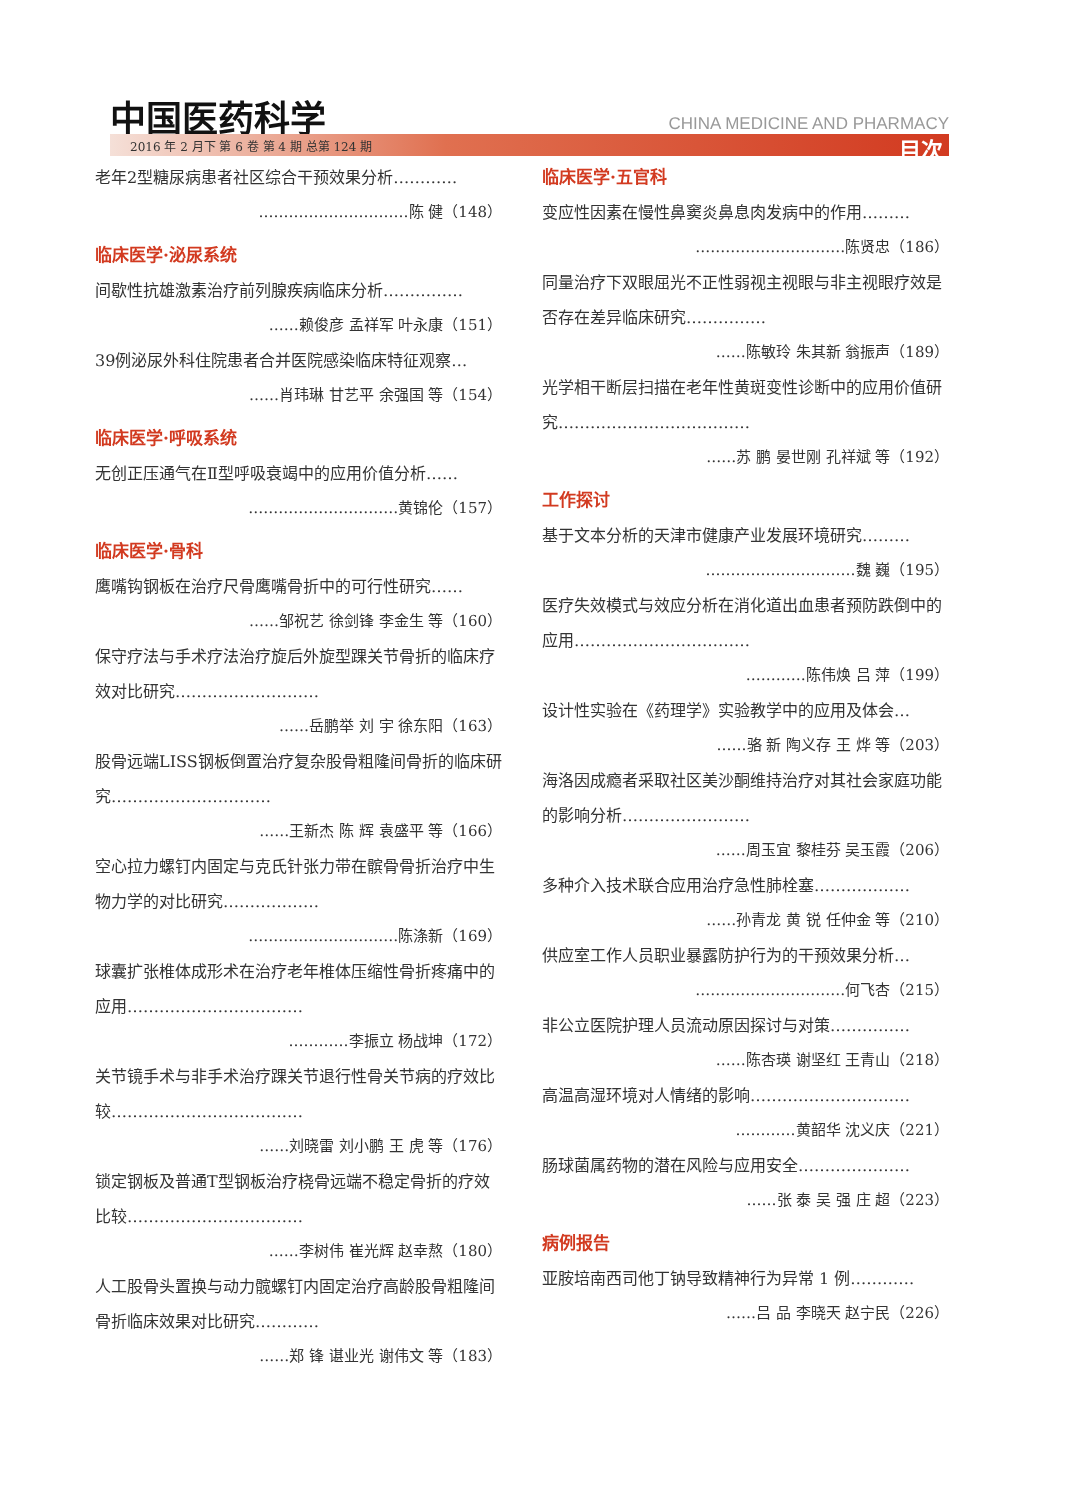中国医药科学 CHINA MEDICINE AND PHARMACY
2016 年 2 月下 第 6 卷 第 4 期 总第 124 期
目次
老年2型糖尿病患者社区综合干预效果分析…………
…………………………陈 健（148）
临床医学·泌尿系统
间歇性抗雄激素治疗前列腺疾病临床分析……………
……赖俊彦 孟祥军 叶永康（151）
39例泌尿外科住院患者合并医院感染临床特征观察…
……肖玮琳 甘艺平 余强国 等（154）
临床医学·呼吸系统
无创正压通气在Ⅱ型呼吸衰竭中的应用价值分析……
…………………………黄锦伦（157）
临床医学·骨科
鹰嘴钩钢板在治疗尺骨鹰嘴骨折中的可行性研究……
……邹祝艺 徐剑锋 李金生 等（160）
保守疗法与手术疗法治疗旋后外旋型踝关节骨折的临床疗效对比研究………………………
……岳鹏举 刘 宇 徐东阳（163）
股骨远端LISS钢板倒置治疗复杂股骨粗隆间骨折的临床研究…………………………
……王新杰 陈 辉 袁盛平 等（166）
空心拉力螺钉内固定与克氏针张力带在髌骨骨折治疗中生物力学的对比研究………………
…………………………陈涤新（169）
球囊扩张椎体成形术在治疗老年椎体压缩性骨折疼痛中的应用……………………………
…………李振立 杨战坤（172）
关节镜手术与非手术治疗踝关节退行性骨关节病的疗效比较………………………………
……刘晓雷 刘小鹏 王 虎 等（176）
锁定钢板及普通T型钢板治疗桡骨远端不稳定骨折的疗效比较……………………………
……李树伟 崔光辉 赵幸熬（180）
人工股骨头置换与动力髋螺钉内固定治疗高龄股骨粗隆间骨折临床效果对比研究…………
……郑 锋 谌业光 谢伟文 等（183）
临床医学·五官科
变应性因素在慢性鼻窦炎鼻息肉发病中的作用………
…………………………陈贤忠（186）
同量治疗下双眼屈光不正性弱视主视眼与非主视眼疗效是否存在差异临床研究……………
……陈敏玲 朱其新 翁振声（189）
光学相干断层扫描在老年性黄斑变性诊断中的应用价值研究………………………………
……苏 鹏 晏世刚 孔祥斌 等（192）
工作探讨
基于文本分析的天津市健康产业发展环境研究………
…………………………魏 巍（195）
医疗失效模式与效应分析在消化道出血患者预防跌倒中的应用……………………………
…………陈伟焕 吕 萍（199）
设计性实验在《药理学》实验教学中的应用及体会…
……骆 新 陶义存 王 烨 等（203）
海洛因成瘾者采取社区美沙酮维持治疗对其社会家庭功能的影响分析……………………
……周玉宜 黎桂芬 吴玉霞（206）
多种介入技术联合应用治疗急性肺栓塞………………
……孙青龙 黄 锐 任仲金 等（210）
供应室工作人员职业暴露防护行为的干预效果分析…
…………………………何飞杏（215）
非公立医院护理人员流动原因探讨与对策……………
……陈杏瑛 谢坚红 王青山（218）
高温高湿环境对人情绪的影响…………………………
…………黄韶华 沈义庆（221）
肠球菌属药物的潜在风险与应用安全…………………
……张 泰 吴 强 庄 超（223）
病例报告
亚胺培南西司他丁钠导致精神行为异常 1 例…………
……吕 品 李晓天 赵宁民（226）